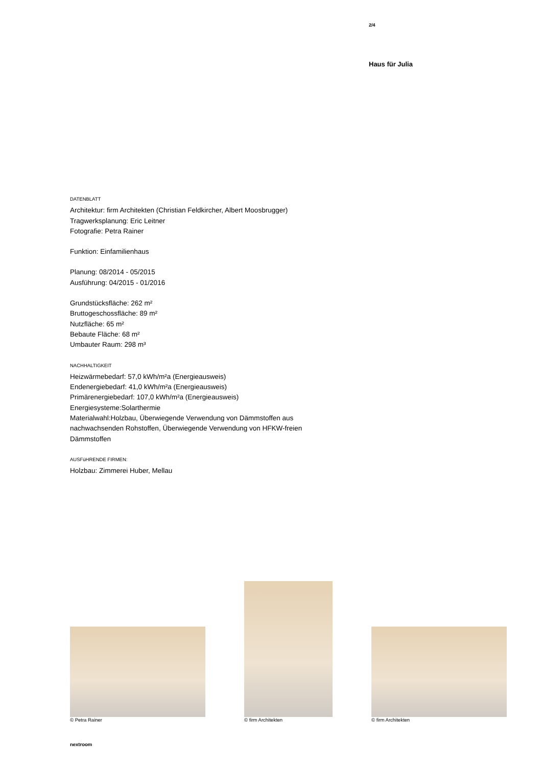2/4
Haus für Julia
DATENBLATT
Architektur: firm Architekten (Christian Feldkircher, Albert Moosbrugger)
Tragwerksplanung: Eric Leitner
Fotografie: Petra Rainer
Funktion: Einfamilienhaus
Planung: 08/2014 - 05/2015
Ausführung: 04/2015 - 01/2016
Grundstücksfläche: 262 m²
Bruttogeschossfläche: 89 m²
Nutzfläche: 65 m²
Bebaute Fläche: 68 m²
Umbauter Raum: 298 m³
NACHHALTIGKEIT
Heizwärmebedarf: 57,0 kWh/m²a (Energieausweis)
Endenergiebedarf: 41,0 kWh/m²a (Energieausweis)
Primärenergiebedarf: 107,0 kWh/m²a (Energieausweis)
Energiesysteme:Solarthermie
Materialwahl:Holzbau, Überwiegende Verwendung von Dämmstoffen aus nachwachsenden Rohstoffen, Überwiegende Verwendung von HFKW-freien Dämmstoffen
AUSFüHRENDE FIRMEN:
Holzbau: Zimmerei Huber, Mellau
© Petra Rainer
© firm Architekten
© firm Architekten
nextroom